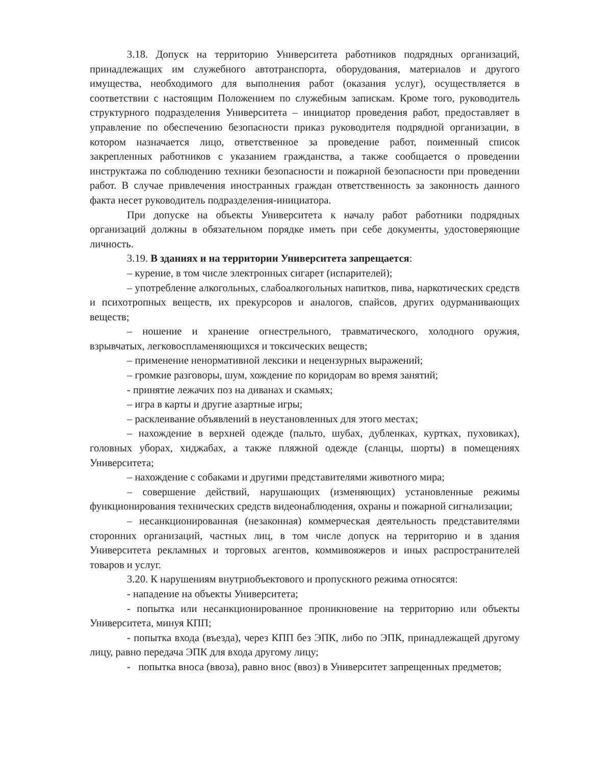3.18. Допуск на территорию Университета работников подрядных организаций, принадлежащих им служебного автотранспорта, оборудования, материалов и другого имущества, необходимого для выполнения работ (оказания услуг), осуществляется в соответствии с настоящим Положением по служебным запискам. Кроме того, руководитель структурного подразделения Университета – инициатор проведения работ, предоставляет в управление по обеспечению безопасности приказ руководителя подрядной организации, в котором назначается лицо, ответственное за проведение работ, поименный список закрепленных работников с указанием гражданства, а также сообщается о проведении инструктажа по соблюдению техники безопасности и пожарной безопасности при проведении работ. В случае привлечения иностранных граждан ответственность за законность данного факта несет руководитель подразделения-инициатора.
При допуске на объекты Университета к началу работ работники подрядных организаций должны в обязательном порядке иметь при себе документы, удостоверяющие личность.
3.19. В зданиях и на территории Университета запрещается:
– курение, в том числе электронных сигарет (испарителей);
– употребление алкогольных, слабоалкогольных напитков, пива, наркотических средств и психотропных веществ, их прекурсоров и аналогов, спайсов, других одурманивающих веществ;
– ношение и хранение огнестрельного, травматического, холодного оружия, взрывчатых, легковоспламеняющихся и токсических веществ;
– применение ненормативной лексики и нецензурных выражений;
– громкие разговоры, шум, хождение по коридорам во время занятий;
- принятие лежачих поз на диванах и скамьях;
– игра в карты и другие азартные игры;
– расклеивание объявлений в неустановленных для этого местах;
– нахождение в верхней одежде (пальто, шубах, дубленках, куртках, пуховиках), головных уборах, хиджабах, а также пляжной одежде (сланцы, шорты) в помещениях Университета;
– нахождение с собаками и другими представителями животного мира;
– совершение действий, нарушающих (изменяющих) установленные режимы функционирования технических средств видеонаблюдения, охраны и пожарной сигнализации;
– несанкционированная (незаконная) коммерческая деятельность представителями сторонних организаций, частных лиц, в том числе допуск на территорию и в здания Университета рекламных и торговых агентов, коммивояжеров и иных распространителей товаров и услуг.
3.20. К нарушениям внутриобъектового и пропускного режима относятся:
- нападение на объекты Университета;
- попытка или несанкционированное проникновение на территорию или объекты Университета, минуя КПП;
- попытка входа (въезда), через КПП без ЭПК, либо по ЭПК, принадлежащей другому лицу, равно передача ЭПК для входа другому лицу;
- попытка вноса (ввоза), равно внос (ввоз) в Университет запрещенных предметов;